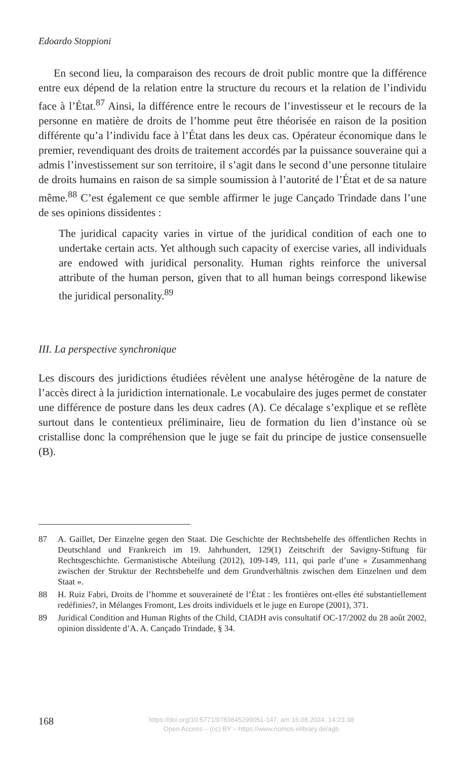Edoardo Stoppioni
En second lieu, la comparaison des recours de droit public montre que la différence entre eux dépend de la relation entre la structure du recours et la relation de l’individu face à l’État.<sup>87</sup> Ainsi, la différence entre le recours de l’investisseur et le recours de la personne en matière de droits de l’homme peut être théorisée en raison de la position différente qu’a l’individu face à l’État dans les deux cas. Opérateur économique dans le premier, revendiquant des droits de traitement accordés par la puissance souveraine qui a admis l’investissement sur son territoire, il s’agit dans le second d’une personne titulaire de droits humains en raison de sa simple soumission à l’autorité de l’État et de sa nature même.<sup>88</sup> C’est également ce que semble affirmer le juge Cançado Trindade dans l’une de ses opinions dissidentes :
The juridical capacity varies in virtue of the juridical condition of each one to undertake certain acts. Yet although such capacity of exercise varies, all individuals are endowed with juridical personality. Human rights reinforce the universal attribute of the human person, given that to all human beings correspond likewise the juridical personality.<sup>89</sup>
III. La perspective synchronique
Les discours des juridictions étudiées révèlent une analyse hétérogène de la nature de l’accès direct à la juridiction internationale. Le vocabulaire des juges permet de constater une différence de posture dans les deux cadres (A). Ce décalage s’explique et se reflète surtout dans le contentieux préliminaire, lieu de formation du lien d’instance où se cristallise donc la compréhension que le juge se fait du principe de justice consensuelle (B).
87 A. Gaillet, Der Einzelne gegen den Staat. Die Geschichte der Rechtsbehelfe des öffentlichen Rechts in Deutschland und Frankreich im 19. Jahrhundert, 129(1) Zeitschrift der Savigny-Stiftung für Rechtsgeschichte. Germanistische Abteilung (2012), 109-149, 111, qui parle d’une « Zusammenhang zwischen der Struktur der Rechtsbehelfe und dem Grundverhältnis zwischen dem Einzelnen und dem Staat ».
88 H. Ruiz Fabri, Droits de l’homme et souveraineté de l’État : les frontières ont-elles été substantiellement redéfinies?, in Mélanges Fromont, Les droits individuels et le juge en Europe (2001), 371.
89 Juridical Condition and Human Rights of the Child, CIADH avis consultatif OC-17/2002 du 28 août 2002, opinion dissidente d’A. A. Cançado Trindade, § 34.
168
https://doi.org/10.5771/9783845299051-147, am 16.08.2024, 14:23:38
Open Access – (cc) BY – https://www.nomos-elibrary.de/agb